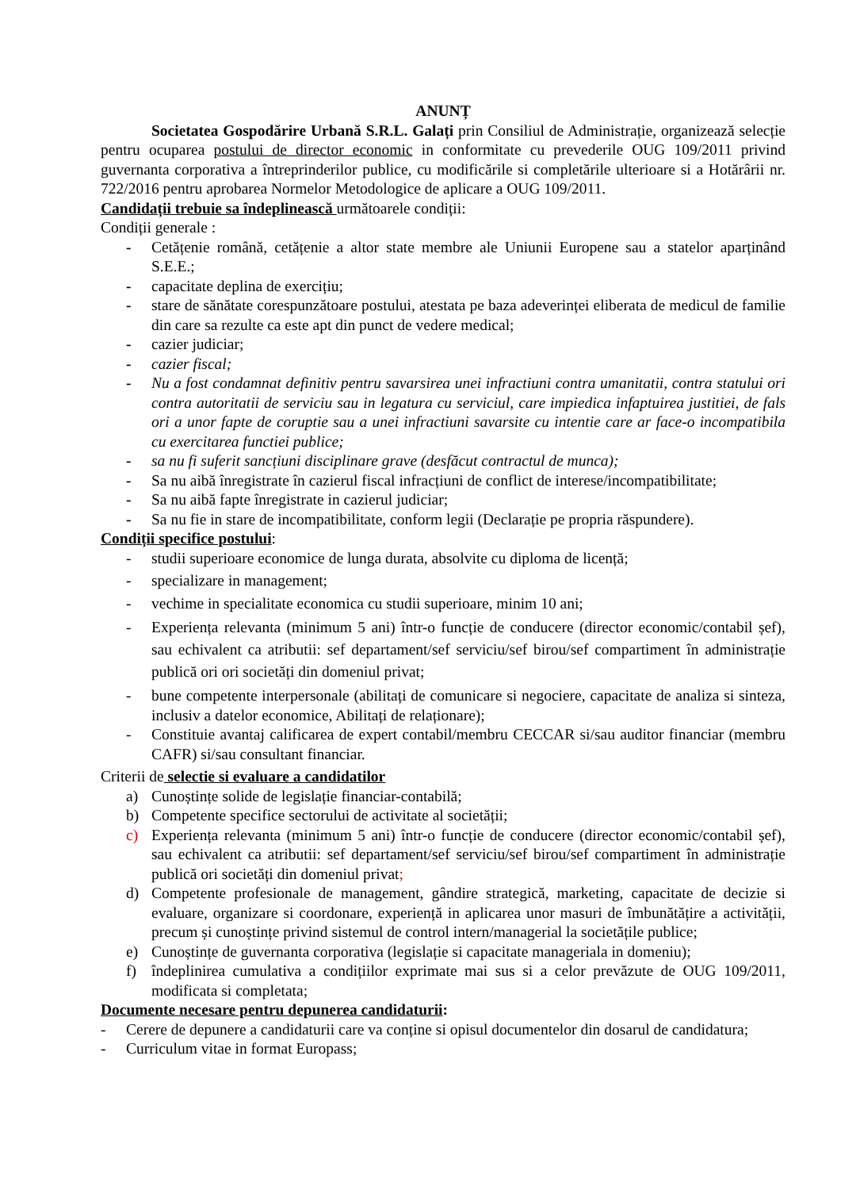ANUNȚ
Societatea Gospodărire Urbană S.R.L. Galați prin Consiliul de Administrație, organizează selecție pentru ocuparea postului de director economic in conformitate cu prevederile OUG 109/2011 privind guvernanta corporativa a întreprinderilor publice, cu modificările si completările ulterioare si a Hotărârii nr. 722/2016 pentru aprobarea Normelor Metodologice de aplicare a OUG 109/2011.
Candidații trebuie sa îndeplinească următoarele condiții:
Condiții generale :
- Cetățenie română, cetățenie a altor state membre ale Uniunii Europene sau a statelor aparținând S.E.E.;
- capacitate deplina de exercițiu;
- stare de sănătate corespunzătoare postului, atestata pe baza adeverinței eliberata de medicul de familie din care sa rezulte ca este apt din punct de vedere medical;
- cazier judiciar;
- cazier fiscal;
- Nu a fost condamnat definitiv pentru savarsirea unei infractiuni contra umanitatii, contra statului ori contra autoritatii de serviciu sau in legatura cu serviciul, care impiedica infaptuirea justitiei, de fals ori a unor fapte de coruptie sau a unei infractiuni savarsite cu intentie care ar face-o incompatibila cu exercitarea functiei publice;
- sa nu fi suferit sancțiuni disciplinare grave (desfăcut contractul de munca);
- Sa nu aibă înregistrate în cazierul fiscal infracțiuni de conflict de interese/incompatibilitate;
- Sa nu aibă fapte înregistrate in cazierul judiciar;
- Sa nu fie in stare de incompatibilitate, conform legii (Declarație pe propria răspundere).
Condiții specifice postului:
- studii superioare economice de lunga durata, absolvite cu diploma de licență;
- specializare in management;
- vechime in specialitate economica cu studii superioare, minim 10 ani;
- Experiența relevanta (minimum 5 ani) într-o funcție de conducere (director economic/contabil șef), sau echivalent ca atributii: sef departament/sef serviciu/sef birou/sef compartiment în administrație publică ori ori societăți din domeniul privat;
- bune competente interpersonale (abilitați de comunicare si negociere, capacitate de analiza si sinteza, inclusiv a datelor economice, Abilitați de relaționare);
- Constituie avantaj calificarea de expert contabil/membru CECCAR si/sau auditor financiar (membru CAFR) si/sau consultant financiar.
Criterii de selectie si evaluare a candidatilor
a) Cunoștințe solide de legislație financiar-contabilă;
b) Competente specifice sectorului de activitate al societății;
c) Experiența relevanta (minimum 5 ani) într-o funcție de conducere (director economic/contabil șef), sau echivalent ca atributii: sef departament/sef serviciu/sef birou/sef compartiment în administrație publică ori societăți din domeniul privat;
d) Competente profesionale de management, gândire strategică, marketing, capacitate de decizie si evaluare, organizare si coordonare, experiență in aplicarea unor masuri de îmbunătățire a activității, precum și cunoștințe privind sistemul de control intern/managerial la societățile publice;
e) Cunoștințe de guvernanta corporativa (legislație si capacitate manageriala in domeniu);
f) îndeplinirea cumulativa a condițiilor exprimate mai sus si a celor prevăzute de OUG 109/2011, modificata si completata;
Documente necesare pentru depunerea candidaturii:
- Cerere de depunere a candidaturii care va conține si opisul documentelor din dosarul de candidatura;
- Curriculum vitae in format Europass;